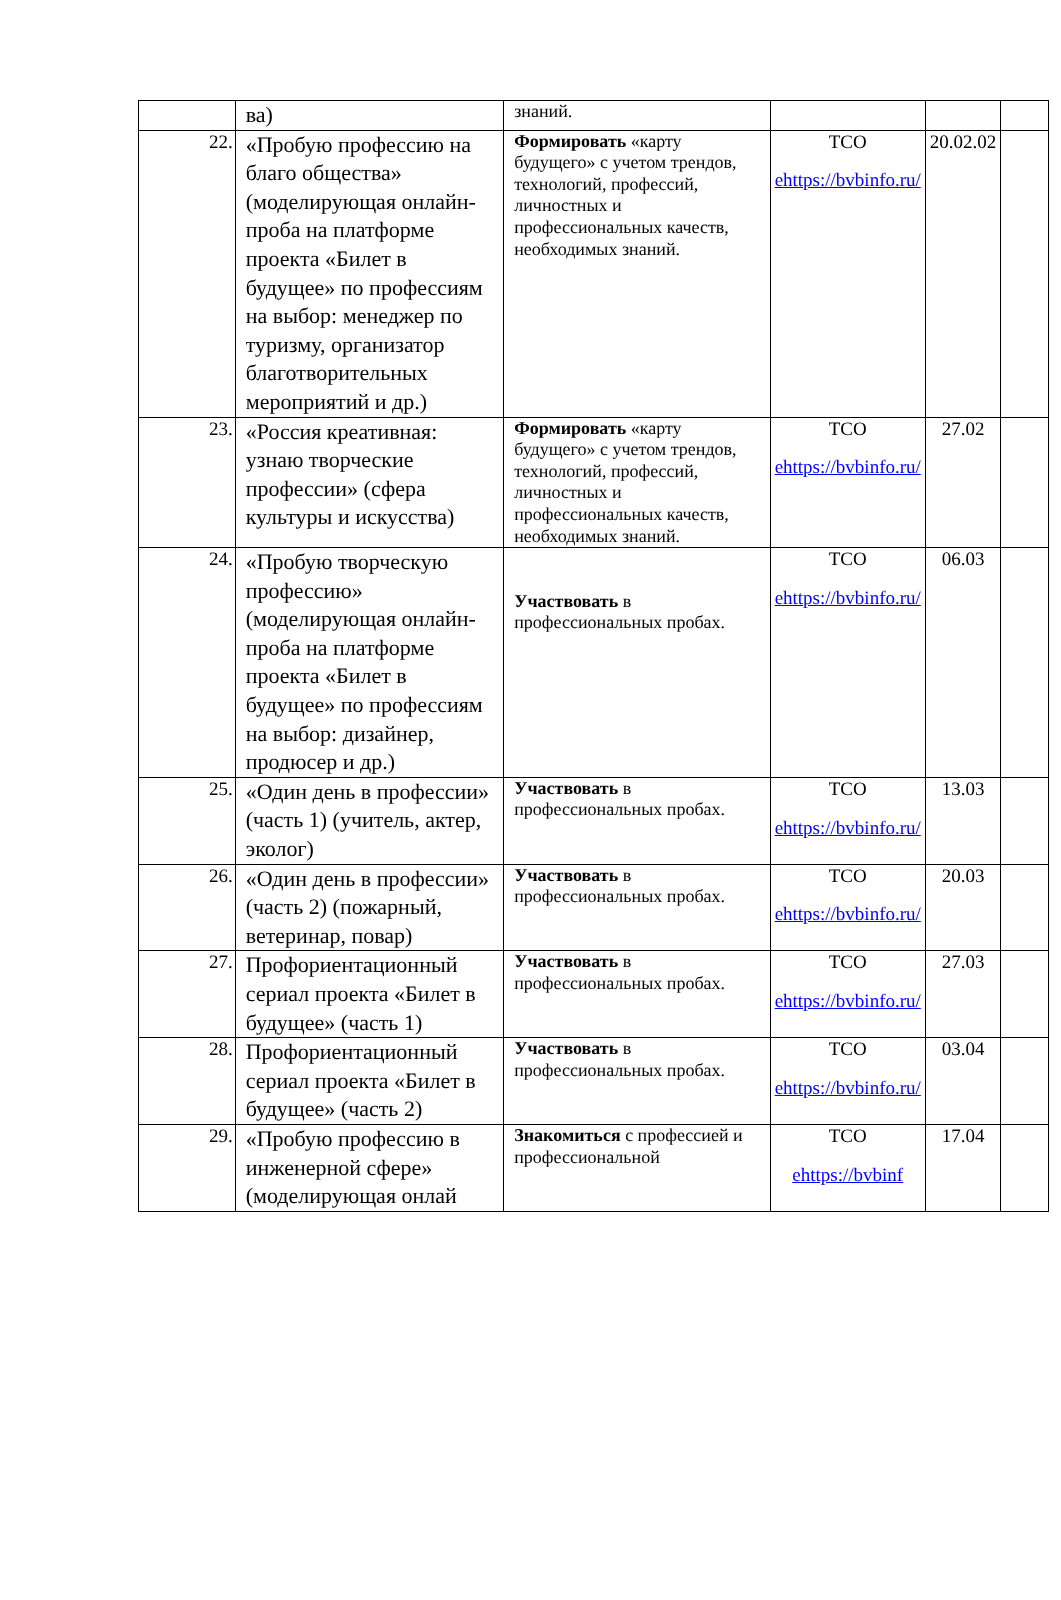| | ва) | знаний. | | | |
| 22. | «Пробую профессию на благо общества» (моделирующая онлайн-проба на платформе проекта «Билет в будущее» по профессиям на выбор: менеджер по туризму, организатор благотворительных мероприятий и др.) | Формировать «карту будущего» с учетом трендов, технологий, профессий, личностных и профессиональных качеств, необходимых знаний. | ТСО ehttps://bvbinfo.ru/ | 20.02.02 | |
| 23. | «Россия креативная: узнаю творческие профессии» (сфера культуры и искусства) | Формировать «карту будущего» с учетом трендов, технологий, профессий, личностных и профессиональных качеств, необходимых знаний. | ТСО ehttps://bvbinfo.ru/ | 27.02 | |
| 24. | «Пробую творческую профессию» (моделирующая онлайн-проба на платформе проекта «Билет в будущее» по профессиям на выбор: дизайнер, продюсер и др.) | Участвовать в профессиональных пробах. | ТСО ehttps://bvbinfo.ru/ | 06.03 | |
| 25. | «Один день в профессии» (часть 1) (учитель, актер, эколог) | Участвовать в профессиональных пробах. | ТСО ehttps://bvbinfo.ru/ | 13.03 | |
| 26. | «Один день в профессии» (часть 2) (пожарный, ветеринар, повар) | Участвовать в профессиональных пробах. | ТСО ehttps://bvbinfo.ru/ | 20.03 | |
| 27. | Профориентационный сериал проекта «Билет в будущее» (часть 1) | Участвовать в профессиональных пробах. | ТСО ehttps://bvbinfo.ru/ | 27.03 | |
| 28. | Профориентационный сериал проекта «Билет в будущее» (часть 2) | Участвовать в профессиональных пробах. | ТСО ehttps://bvbinfo.ru/ | 03.04 | |
| 29. | «Пробую профессию в инженерной сфере» (моделирующая онлай | Знакомиться с профессией и профессиональной | ТСО ehttps://bvbinf | 17.04 | |